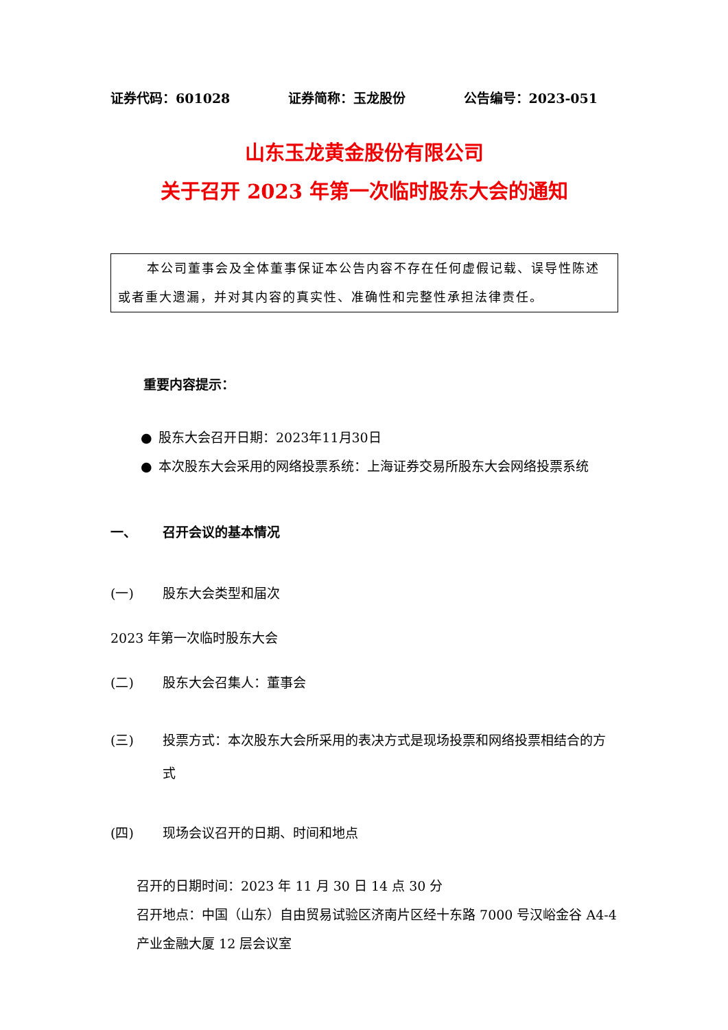证券代码：601028 证券简称：玉龙股份 公告编号：2023-051
山东玉龙黄金股份有限公司
关于召开 2023 年第一次临时股东大会的通知
本公司董事会及全体董事保证本公告内容不存在任何虚假记载、误导性陈述或者重大遗漏，并对其内容的真实性、准确性和完整性承担法律责任。
重要内容提示：
● 股东大会召开日期：2023年11月30日
● 本次股东大会采用的网络投票系统：上海证券交易所股东大会网络投票系统
一、 召开会议的基本情况
(一) 股东大会类型和届次
2023 年第一次临时股东大会
(二) 股东大会召集人：董事会
(三) 投票方式：本次股东大会所采用的表决方式是现场投票和网络投票相结合的方式
(四) 现场会议召开的日期、时间和地点
召开的日期时间：2023 年 11 月 30 日 14 点 30 分
召开地点：中国（山东）自由贸易试验区济南片区经十东路 7000 号汉峪金谷 A4-4 产业金融大厦 12 层会议室